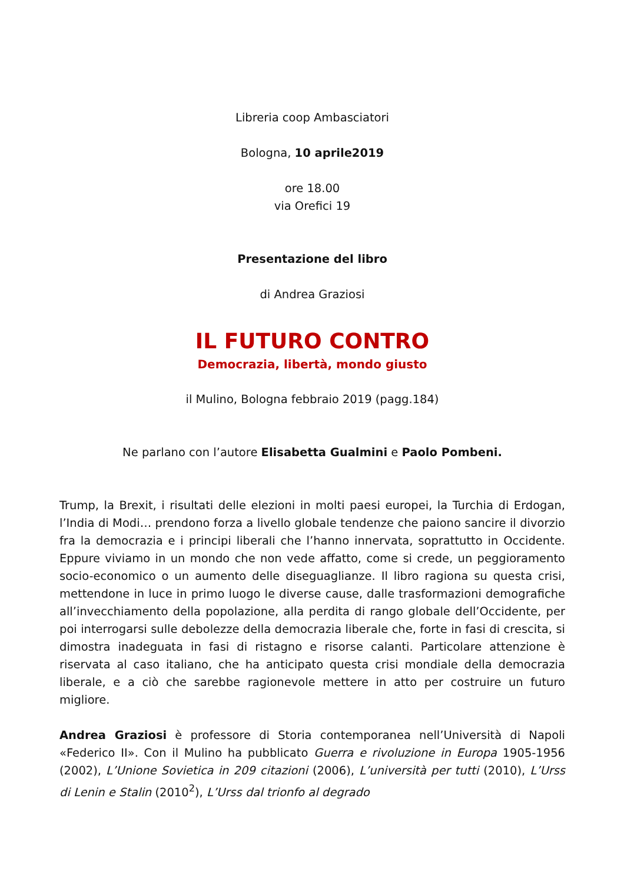Libreria coop Ambasciatori
Bologna, 10 aprile2019
ore 18.00
via Orefici 19
Presentazione del libro
di Andrea Graziosi
IL FUTURO CONTRO
Democrazia, libertà, mondo giusto
il Mulino, Bologna febbraio 2019 (pagg.184)
Ne parlano con l’autore Elisabetta Gualmini e Paolo Pombeni.
Trump, la Brexit, i risultati delle elezioni in molti paesi europei, la Turchia di Erdogan, l’India di Modi… prendono forza a livello globale tendenze che paiono sancire il divorzio fra la democrazia e i principi liberali che l’hanno innervata, soprattutto in Occidente. Eppure viviamo in un mondo che non vede affatto, come si crede, un peggioramento socio-economico o un aumento delle diseguaglianze. Il libro ragiona su questa crisi, mettendone in luce in primo luogo le diverse cause, dalle trasformazioni demografiche all’invecchiamento della popolazione, alla perdita di rango globale dell’Occidente, per poi interrogarsi sulle debolezze della democrazia liberale che, forte in fasi di crescita, si dimostra inadeguata in fasi di ristagno e risorse calanti. Particolare attenzione è riservata al caso italiano, che ha anticipato questa crisi mondiale della democrazia liberale, e a ciò che sarebbe ragionevole mettere in atto per costruire un futuro migliore.
Andrea Graziosi è professore di Storia contemporanea nell’Università di Napoli «Federico II». Con il Mulino ha pubblicato Guerra e rivoluzione in Europa 1905-1956 (2002), L’Unione Sovietica in 209 citazioni (2006), L’università per tutti (2010), L’Urss di Lenin e Stalin (2010<sup>2</sup>), L’Urss dal trionfo al degrado